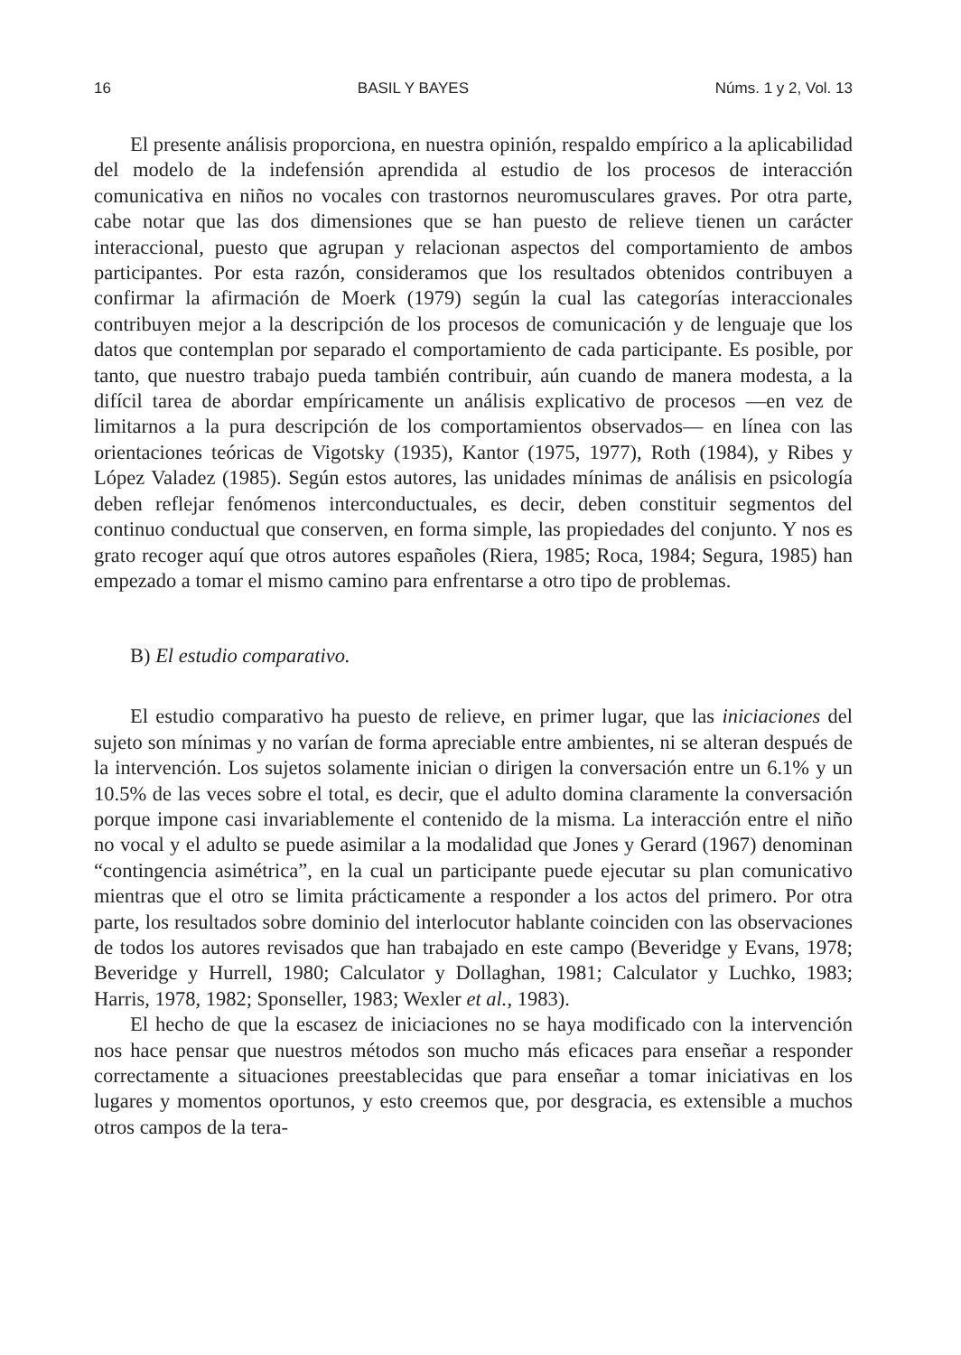16 BASIL Y BAYES Núms. 1 y 2, Vol. 13
El presente análisis proporciona, en nuestra opinión, respaldo empírico a la aplicabilidad del modelo de la indefensión aprendida al estudio de los procesos de interacción comunicativa en niños no vocales con trastornos neuromusculares graves. Por otra parte, cabe notar que las dos dimensiones que se han puesto de relieve tienen un carácter interaccional, puesto que agrupan y relacionan aspectos del comportamiento de ambos participantes. Por esta razón, consideramos que los resultados obtenidos contribuyen a confirmar la afirmación de Moerk (1979) según la cual las categorías interaccionales contribuyen mejor a la descripción de los procesos de comunicación y de lenguaje que los datos que contemplan por separado el comportamiento de cada participante. Es posible, por tanto, que nuestro trabajo pueda también contribuir, aún cuando de manera modesta, a la difícil tarea de abordar empíricamente un análisis explicativo de procesos —en vez de limitarnos a la pura descripción de los comportamientos observados— en línea con las orientaciones teóricas de Vigotsky (1935), Kantor (1975, 1977), Roth (1984), y Ribes y López Valadez (1985). Según estos autores, las unidades mínimas de análisis en psicología deben reflejar fenómenos interconductuales, es decir, deben constituir segmentos del continuo conductual que conserven, en forma simple, las propiedades del conjunto. Y nos es grato recoger aquí que otros autores españoles (Riera, 1985; Roca, 1984; Segura, 1985) han empezado a tomar el mismo camino para enfrentarse a otro tipo de problemas.
B) El estudio comparativo.
El estudio comparativo ha puesto de relieve, en primer lugar, que las iniciaciones del sujeto son mínimas y no varían de forma apreciable entre ambientes, ni se alteran después de la intervención. Los sujetos solamente inician o dirigen la conversación entre un 6.1% y un 10.5% de las veces sobre el total, es decir, que el adulto domina claramente la conversación porque impone casi invariablemente el contenido de la misma. La interacción entre el niño no vocal y el adulto se puede asimilar a la modalidad que Jones y Gerard (1967) denominan “contingencia asimétrica”, en la cual un participante puede ejecutar su plan comunicativo mientras que el otro se limita prácticamente a responder a los actos del primero. Por otra parte, los resultados sobre dominio del interlocutor hablante coinciden con las observaciones de todos los autores revisados que han trabajado en este campo (Beveridge y Evans, 1978; Beveridge y Hurrell, 1980; Calculator y Dollaghan, 1981; Calculator y Luchko, 1983; Harris, 1978, 1982; Sponseller, 1983; Wexler et al., 1983).
El hecho de que la escasez de iniciaciones no se haya modificado con la intervención nos hace pensar que nuestros métodos son mucho más eficaces para enseñar a responder correctamente a situaciones preestablecidas que para enseñar a tomar iniciativas en los lugares y momentos oportunos, y esto creemos que, por desgracia, es extensible a muchos otros campos de la tera-